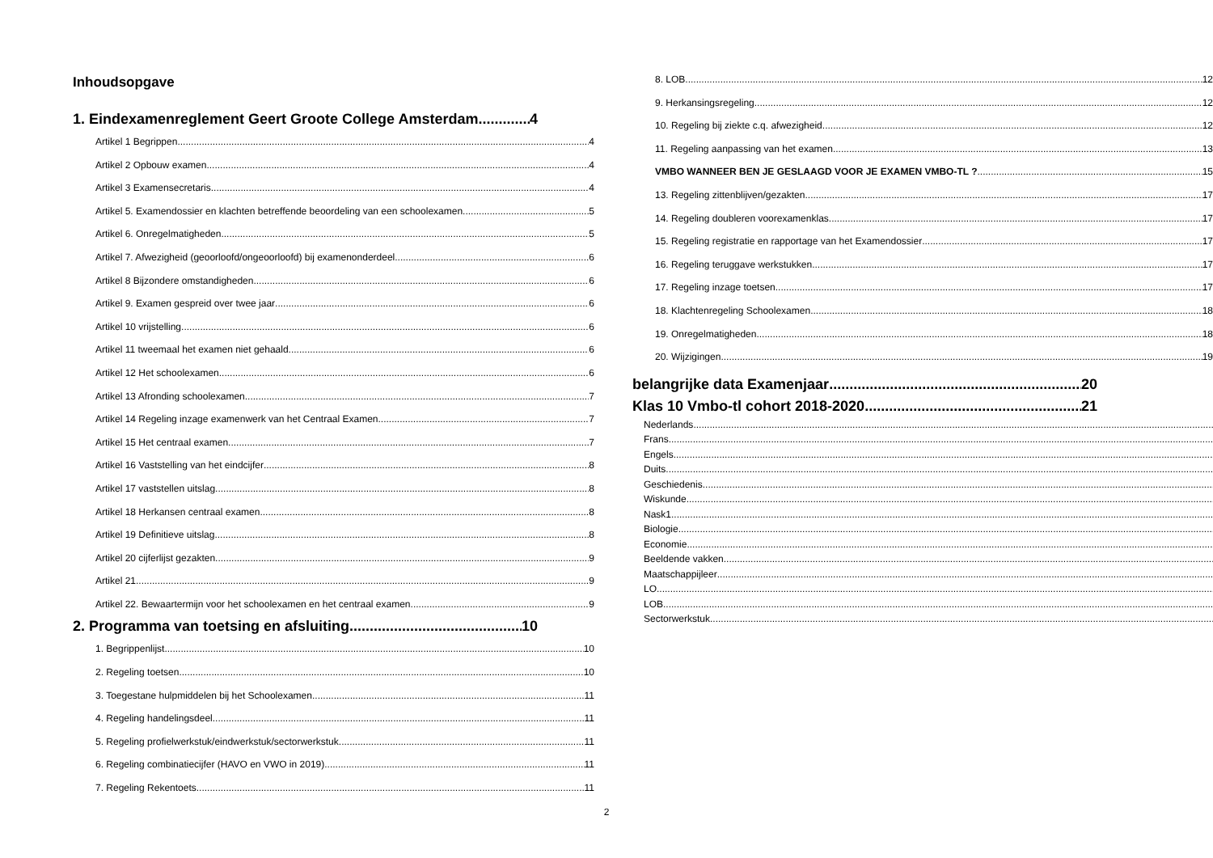Inhoudsopgave
1. Eindexamenreglement Geert Groote College Amsterdam 4
Artikel 1 Begrippen 4
Artikel 2 Opbouw examen 4
Artikel 3 Examensecretaris 4
Artikel 5. Examendossier en klachten betreffende beoordeling van een schoolexamen 5
Artikel 6. Onregelmatigheden 5
Artikel 7. Afwezigheid (geoorloofd/ongeoorloofd) bij examenonderdeel 6
Artikel 8 Bijzondere omstandigheden 6
Artikel 9. Examen gespreid over twee jaar 6
Artikel 10 vrijstelling 6
Artikel 11 tweemaal het examen niet gehaald 6
Artikel 12 Het schoolexamen 6
Artikel 13 Afronding schoolexamen 7
Artikel 14 Regeling inzage examenwerk van het Centraal Examen 7
Artikel 15 Het centraal examen 7
Artikel 16 Vaststelling van het eindcijfer 8
Artikel 17 vaststellen uitslag 8
Artikel 18 Herkansen centraal examen 8
Artikel 19 Definitieve uitslag 8
Artikel 20 cijferlijst gezakten 9
Artikel 21 9
Artikel 22. Bewaartermijn voor het schoolexamen en het centraal examen 9
2. Programma van toetsing en afsluiting. 10
1. Begrippenlijst 10
2. Regeling toetsen 10
3. Toegestane hulpmiddelen bij het Schoolexamen 11
4. Regeling handelingsdeel 11
5. Regeling profielwerkstuk/eindwerkstuk/sectorwerkstuk 11
6. Regeling combinatiecijfer (HAVO en VWO in 2019) 11
7. Regeling Rekentoets 11
8. LOB 12
9. Herkansingsregeling. 12
10. Regeling bij ziekte c.q. afwezigheid 12
11. Regeling aanpassing van het examen 13
VMBO WANNEER BEN JE GESLAAGD VOOR JE EXAMEN VMBO-TL ? 15
13. Regeling zittenblijven/gezakten 17
14. Regeling doubleren voorexamenklas 17
15. Regeling registratie en rapportage van het Examendossier 17
16. Regeling teruggave werkstukken 17
17. Regeling inzage toetsen 17
18. Klachtenregeling Schoolexamen 18
19. Onregelmatigheden 18
20. Wijzigingen 19
belangrijke data Examenjaar 20
Klas 10 Vmbo-tl cohort 2018-2020 21
Nederlands
Frans
Engels
Duits
Geschiedenis
Wiskunde
Nask1
Biologie
Economie
Beeldende vakken
Maatschappijleer
LO
LOB
Sectorwerkstuk
2